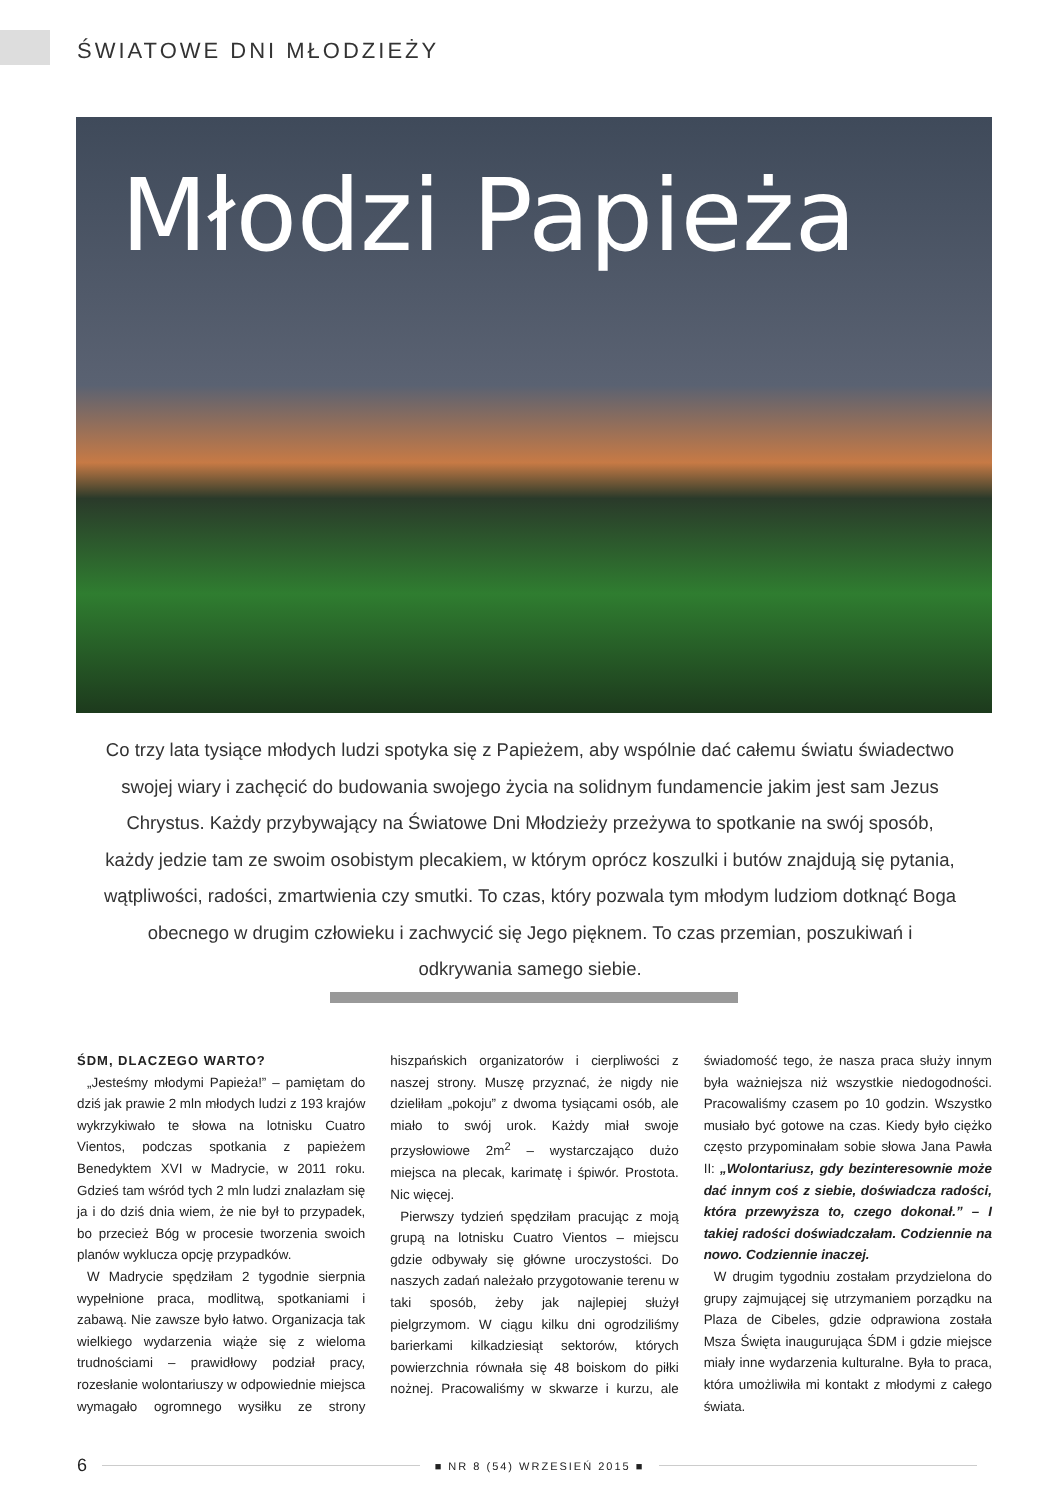ŚWIATOWE DNI MŁODZIEŻY
Młodzi Papieża
Co trzy lata tysiące młodych ludzi spotyka się z Papieżem, aby wspólnie dać całemu światu świadectwo swojej wiary i zachęcić do budowania swojego życia na solidnym fundamencie jakim jest sam Jezus Chrystus. Każdy przybywający na Światowe Dni Młodzieży przeżywa to spotkanie na swój sposób, każdy jedzie tam ze swoim osobistym plecakiem, w którym oprócz koszulki i butów znajdują się pytania, wątpliwości, radości, zmartwienia czy smutki. To czas, który pozwala tym młodym ludziom dotknąć Boga obecnego w drugim człowieku i zachwycić się Jego pięknem. To czas przemian, poszukiwań i odkrywania samego siebie.
ŚDM, DLACZEGO WARTO?
„Jesteśmy młodymi Papieża!” – pamiętam do dziś jak prawie 2 mln młodych ludzi z 193 krajów wykrzykiwało te słowa na lotnisku Cuatro Vientos, podczas spotkania z papieżem Benedyktem XVI w Madrycie, w 2011 roku. Gdzieś tam wśród tych 2 mln ludzi znalazłam się ja i do dziś dnia wiem, że nie był to przypadek, bo przecież Bóg w procesie tworzenia swoich planów wyklucza opcję przypadków.
W Madrycie spędziłam 2 tygodnie sierpnia wypełnione praca, modlitwą, spotkaniami i zabawą. Nie zawsze było łatwo. Organizacja tak wielkiego wydarzenia wiąże się z wieloma trudnościami – prawidłowy podział pracy, rozesłanie wolontariuszy w odpowiednie miejsca wymagało ogromnego wysiłku ze strony hiszpańskich organizatorów i cierpliwości z naszej strony. Muszę przyznać, że nigdy nie dzieliłam „pokoju” z dwoma tysiącami osób, ale miało to swój urok. Każdy miał swoje przysłowiowe 2m<sup>2</sup> – wystarczająco dużo miejsca na plecak, karimatę i śpiwór. Prostota. Nic więcej.
Pierwszy tydzień spędziłam pracując z moją grupą na lotnisku Cuatro Vientos – miejscu gdzie odbywały się główne uroczystości. Do naszych zadań należało przygotowanie terenu w taki sposób, żeby jak najlepiej służył pielgrzymom. W ciągu kilku dni ogrodziliśmy barierkami kilkadziesiąt sektorów, których powierzchnia równała się 48 boiskom do piłki nożnej. Pracowaliśmy w skwarze i kurzu, ale świadomość tego, że nasza praca służy innym była ważniejsza niż wszystkie niedogodności. Pracowaliśmy czasem po 10 godzin. Wszystko musiało być gotowe na czas. Kiedy było ciężko często przypominałam sobie słowa Jana Pawła II: „Wolontariusz, gdy bezinteresownie może dać innym coś z siebie, doświadcza radości, która przewyższa to, czego dokonał.” – I takiej radości doświadczałam. Codziennie na nowo. Codziennie inaczej.
W drugim tygodniu zostałam przydzielona do grupy zajmującej się utrzymaniem porządku na Plaza de Cibeles, gdzie odprawiona została Msza Święta inaugurująca ŚDM i gdzie miejsce miały inne wydarzenia kulturalne. Była to praca, która umożliwiła mi kontakt z młodymi z całego świata.
6 ■ NR 8 (54) WRZESIEŃ 2015 ■